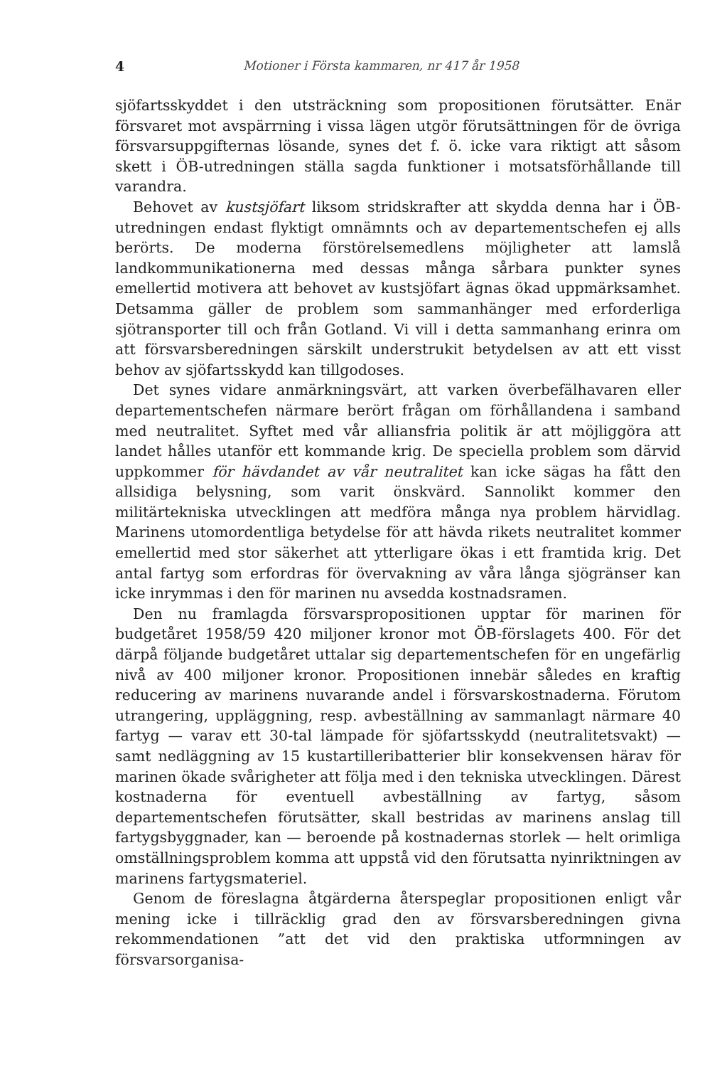4 Motioner i Första kammaren, nr 417 år 1958
sjöfartsskyddet i den utsträckning som propositionen förutsätter. Enär försvaret mot avspärrning i vissa lägen utgör förutsättningen för de övriga försvarsuppgifternas lösande, synes det f. ö. icke vara riktigt att såsom skett i ÖB-utredningen ställa sagda funktioner i motsatsförhållande till varandra.
Behovet av kustsjöfart liksom stridskrafter att skydda denna har i ÖB-utredningen endast flyktigt omnämnts och av departementschefen ej alls berörts. De moderna förstörelsemedlens möjligheter att lamslå landkommunikationerna med dessas många sårbara punkter synes emellertid motivera att behovet av kustsjöfart ägnas ökad uppmärksamhet. Detsamma gäller de problem som sammanhänger med erforderliga sjötransporter till och från Gotland. Vi vill i detta sammanhang erinra om att försvarsberedningen särskilt understrukit betydelsen av att ett visst behov av sjöfartsskydd kan tillgodoses.
Det synes vidare anmärkningsvärt, att varken överbefälhavaren eller departementschefen närmare berört frågan om förhållandena i samband med neutralitet. Syftet med vår alliansfria politik är att möjliggöra att landet hålles utanför ett kommande krig. De speciella problem som därvid uppkommer för hävdandet av vår neutralitet kan icke sägas ha fått den allsidiga belysning, som varit önskvärd. Sannolikt kommer den militärtekniska utvecklingen att medföra många nya problem härvidlag. Marinens utomordentliga betydelse för att hävda rikets neutralitet kommer emellertid med stor säkerhet att ytterligare ökas i ett framtida krig. Det antal fartyg som erfordras för övervakning av våra långa sjögränser kan icke inrymmas i den för marinen nu avsedda kostnadsramen.
Den nu framlagda försvarspropositionen upptar för marinen för budgetåret 1958/59 420 miljoner kronor mot ÖB-förslagets 400. För det därpå följande budgetåret uttalar sig departementschefen för en ungefärlig nivå av 400 miljoner kronor. Propositionen innebär således en kraftig reducering av marinens nuvarande andel i försvarskostnaderna. Förutom utrangering, uppläggning, resp. avbeställning av sammanlagt närmare 40 fartyg — varav ett 30-tal lämpade för sjöfartsskydd (neutralitetsvakt) — samt nedläggning av 15 kustartilleribatterier blir konsekvensen härav för marinen ökade svårigheter att följa med i den tekniska utvecklingen. Därest kostnaderna för eventuell avbeställning av fartyg, såsom departementschefen förutsätter, skall bestridas av marinens anslag till fartygsbyggnader, kan — beroende på kostnadernas storlek — helt orimliga omställningsproblem komma att uppstå vid den förutsatta nyinriktningen av marinens fartygsmateriel.
Genom de föreslagna åtgärderna återspeglar propositionen enligt vår mening icke i tillräcklig grad den av försvarsberedningen givna rekommendationen ”att det vid den praktiska utformningen av försvarsorganisa-